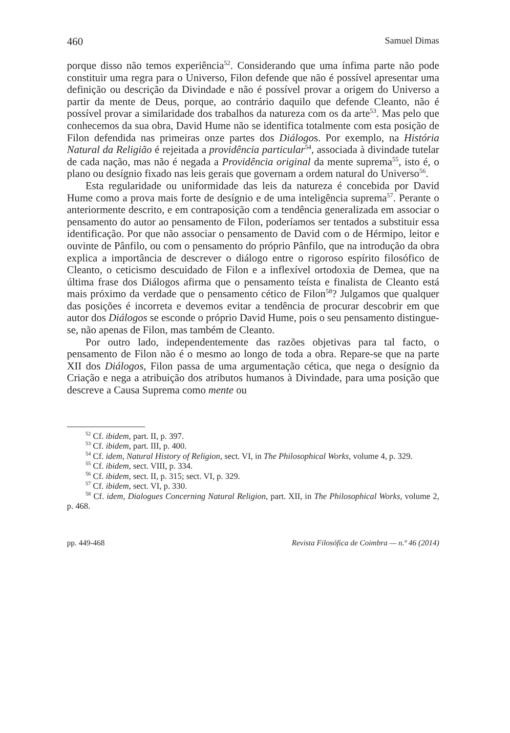460 Samuel Dimas
porque disso não temos experiência<sup>52</sup>. Considerando que uma ínfima parte não pode constituir uma regra para o Universo, Filon defende que não é possível apresentar uma definição ou descrição da Divindade e não é possível provar a origem do Universo a partir da mente de Deus, porque, ao contrário daquilo que defende Cleanto, não é possível provar a similaridade dos trabalhos da natureza com os da arte<sup>53</sup>. Mas pelo que conhecemos da sua obra, David Hume não se identifica totalmente com esta posição de Filon defendida nas primeiras onze partes dos Diálogos. Por exemplo, na História Natural da Religião é rejeitada a providência particular<sup>54</sup>, associada à divindade tutelar de cada nação, mas não é negada a Providência original da mente suprema<sup>55</sup>, isto é, o plano ou desígnio fixado nas leis gerais que governam a ordem natural do Universo<sup>56</sup>.
Esta regularidade ou uniformidade das leis da natureza é concebida por David Hume como a prova mais forte de desígnio e de uma inteligência suprema<sup>57</sup>. Perante o anteriormente descrito, e em contraposição com a tendência generalizada em associar o pensamento do autor ao pensamento de Filon, poderíamos ser tentados a substituir essa identificação. Por que não associar o pensamento de David com o de Hérmipo, leitor e ouvinte de Pânfilo, ou com o pensamento do próprio Pânfilo, que na introdução da obra explica a importância de descrever o diálogo entre o rigoroso espírito filosófico de Cleanto, o ceticismo descuidado de Filon e a inflexível ortodoxia de Demea, que na última frase dos Diálogos afirma que o pensamento teísta e finalista de Cleanto está mais próximo da verdade que o pensamento cético de Filon<sup>58</sup>? Julgamos que qualquer das posições é incorreta e devemos evitar a tendência de procurar descobrir em que autor dos Diálogos se esconde o próprio David Hume, pois o seu pensamento distingue-se, não apenas de Filon, mas também de Cleanto.
Por outro lado, independentemente das razões objetivas para tal facto, o pensamento de Filon não é o mesmo ao longo de toda a obra. Repare-se que na parte XII dos Diálogos, Filon passa de uma argumentação cética, que nega o desígnio da Criação e nega a atribuição dos atributos humanos à Divindade, para uma posição que descreve a Causa Suprema como mente ou
<sup>52</sup> Cf. ibidem, part. II, p. 397.
<sup>53</sup> Cf. ibidem, part. III, p. 400.
<sup>54</sup> Cf. idem, Natural History of Religion, sect. VI, in The Philosophical Works, volume 4, p. 329.
<sup>55</sup> Cf. ibidem, sect. VIII, p. 334.
<sup>56</sup> Cf. ibidem, sect. II, p. 315; sect. VI, p. 329.
<sup>57</sup> Cf. ibidem, sect. VI, p. 330.
<sup>58</sup> Cf. idem, Dialogues Concerning Natural Religion, part. XII, in The Philosophical Works, volume 2, p. 468.
pp. 449-468 Revista Filosófica de Coimbra — n.º 46 (2014)